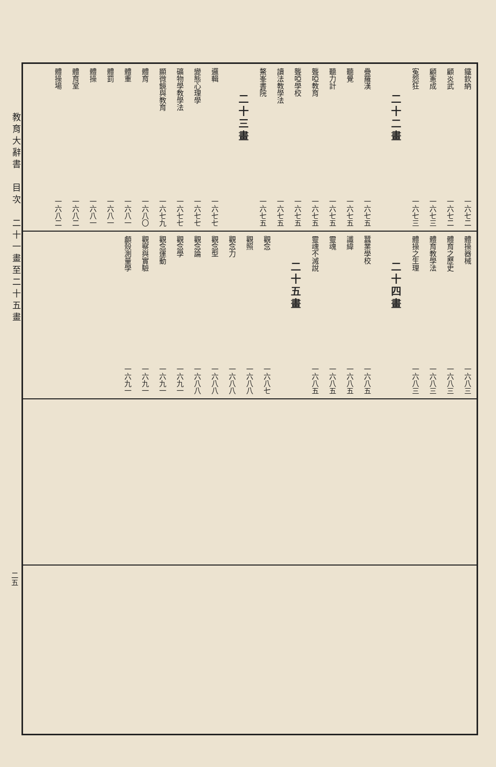教育大辭書　目次　二十一畫至二十五畫
二五
鐵欽納 一六七二
顧炎武 一六七二
顧憲成 一六七三
寃怨狂 一六七三
二十二畫
疊羅漢 一六七五
聽覺 一六七五
聽力計 一六七五
聾啞教育 一六七五
聾啞學校 一六七五
讀法教學法 一六七五
鰲峯書院 一六七五
二十三畫
邏輯 一六七七
變態心理學 一六七七
礦物學教學法 一六七七
顯微鏡與教育 一六七九
體育 一六八〇
體重 一六八一
體罰 一六八一
體操 一六八一
體育室 一六八二
體操場 一六八二
體操器械 一六八三
體育之歷史 一六八三
體育教學法 一六八三
體操之生理 一六八三
二十四畫
蠶業學校 一六八五
讖緯 一六八五
靈魂 一六八五
靈魂不滅說 一六八五
二十五畫
觀念 一六八七
觀照 一六八八
觀念力 一六八八
觀念型 一六八八
觀念論 一六八八
觀念學 一六九一
觀念運動 一六九一
觀察與實驗 一六九一
顱殼測量學 一六九一